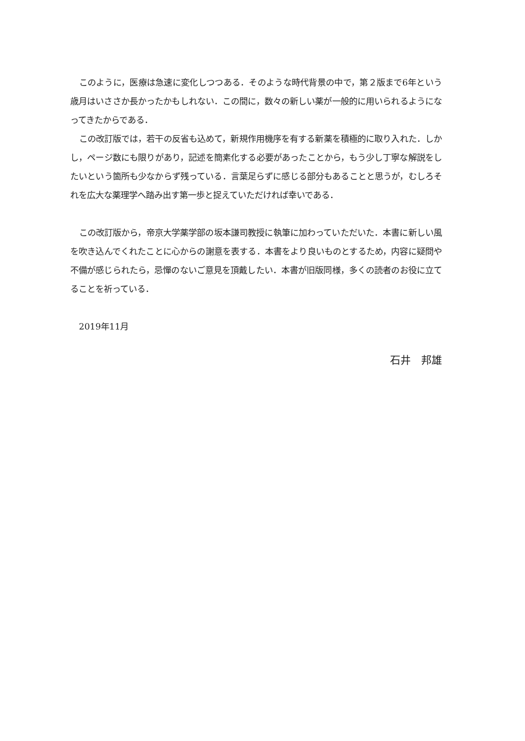このように，医療は急速に変化しつつある．そのような時代背景の中で，第２版まで6年という歳月はいささか長かったかもしれない．この間に，数々の新しい薬が一般的に用いられるようになってきたからである．
この改訂版では，若干の反省も込めて，新規作用機序を有する新薬を積極的に取り入れた．しかし，ページ数にも限りがあり，記述を簡素化する必要があったことから，もう少し丁寧な解説をしたいという箇所も少なからず残っている．言葉足らずに感じる部分もあることと思うが，むしろそれを広大な薬理学へ踏み出す第一歩と捉えていただければ幸いである．
この改訂版から，帝京大学薬学部の坂本謙司教授に執筆に加わっていただいた．本書に新しい風を吹き込んでくれたことに心からの謝意を表する．本書をより良いものとするため，内容に疑問や不備が感じられたら，忌憚のないご意見を頂戴したい．本書が旧版同様，多くの読者のお役に立てることを祈っている．
2019年11月
石井　邦雄